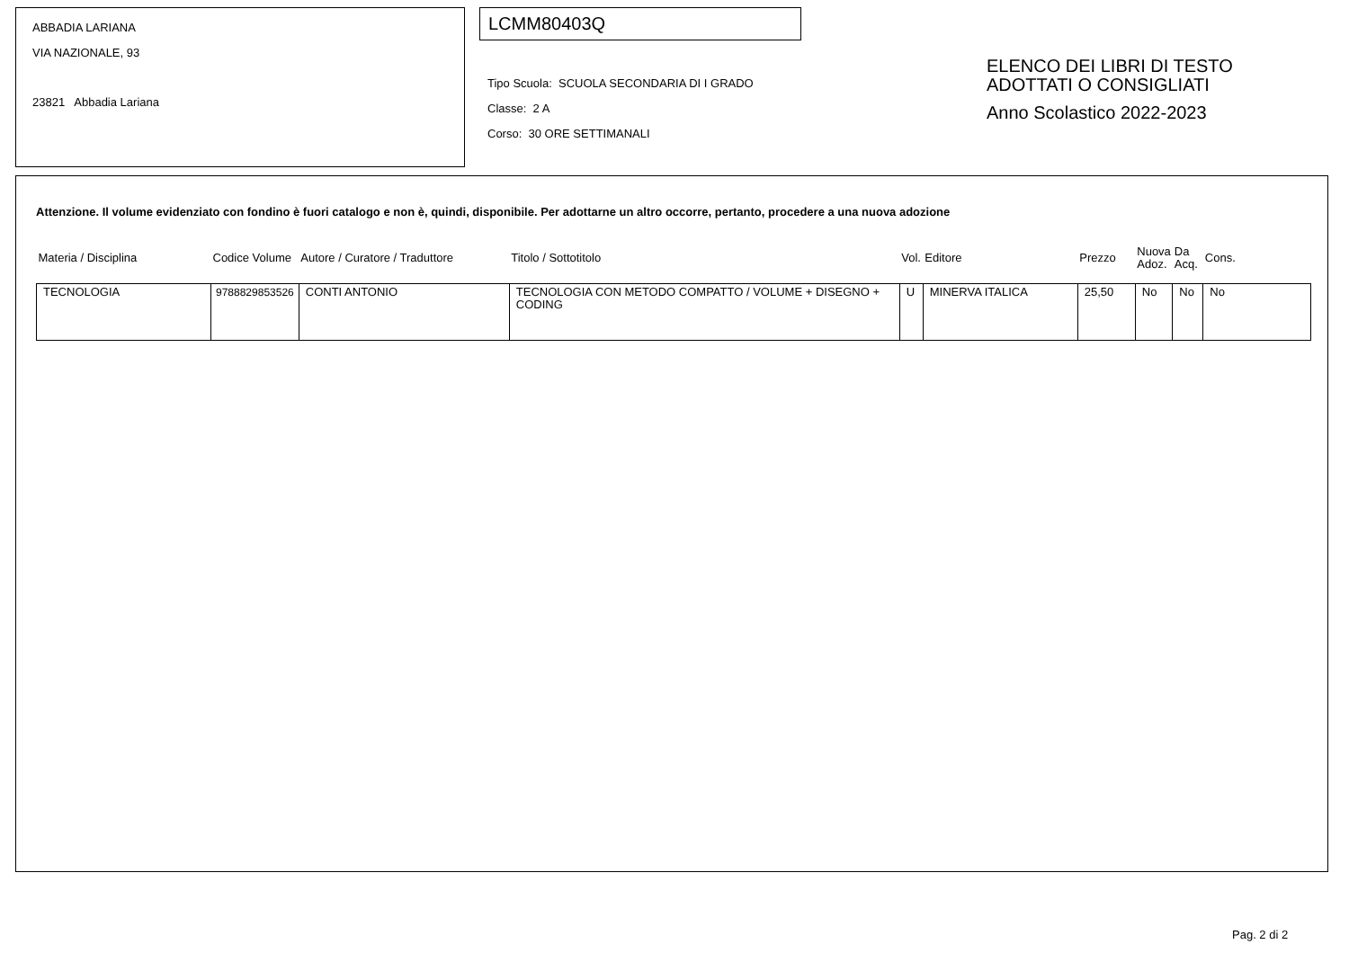ABBADIA LARIANA
VIA NAZIONALE, 93
23821 Abbadia Lariana
LCMM80403Q
Tipo Scuola: SCUOLA SECONDARIA DI I GRADO
Classe: 2 A
Corso: 30 ORE SETTIMANALI
ELENCO DEI LIBRI DI TESTO
ADOTTATI O CONSIGLIATI
Anno Scolastico 2022-2023
Attenzione. Il volume evidenziato con fondino è fuori catalogo e non è, quindi, disponibile. Per adottarne un altro occorre, pertanto, procedere a una nuova adozione
| Materia / Disciplina | Codice Volume | Autore / Curatore / Traduttore | Titolo / Sottotitolo | Vol. | Editore | Prezzo | Nuova Adoz. | Da Acq. | Cons. |
| --- | --- | --- | --- | --- | --- | --- | --- | --- | --- |
| TECNOLOGIA | 9788829853526 | CONTI ANTONIO | TECNOLOGIA CON METODO COMPATTO / VOLUME + DISEGNO + CODING | U | MINERVA ITALICA | 25,50 | No | No | No |
Pag. 2 di 2